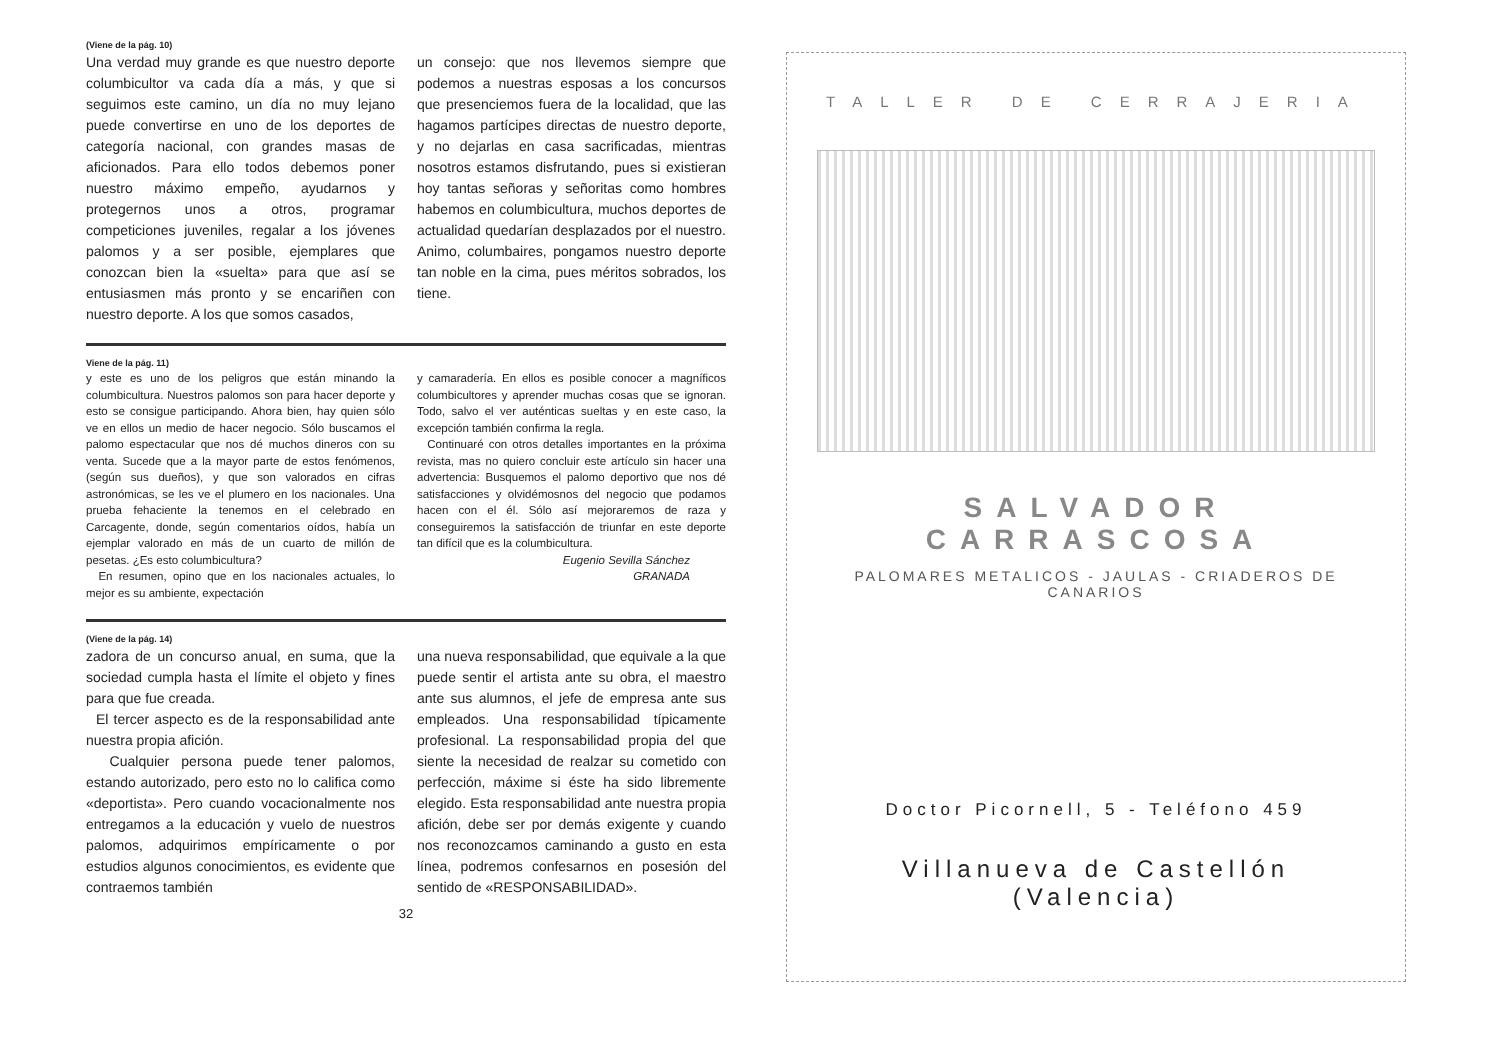(Viene de la pág. 10)
Una verdad muy grande es que nuestro deporte columbicultor va cada día a más, y que si seguimos este camino, un día no muy lejano puede convertirse en uno de los deportes de categoría nacional, con grandes masas de aficionados. Para ello todos debemos poner nuestro máximo empeño, ayudarnos y protegernos unos a otros, programar competiciones juveniles, regalar a los jóvenes palomos y a ser posible, ejemplares que conozcan bien la «suelta» para que así se entusiasmen más pronto y se encariñen con nuestro deporte. A los que somos casados,
un consejo: que nos llevemos siempre que podemos a nuestras esposas a los concursos que presenciemos fuera de la localidad, que las hagamos partícipes directas de nuestro deporte, y no dejarlas en casa sacrificadas, mientras nosotros estamos disfrutando, pues si existieran hoy tantas señoras y señoritas como hombres habemos en columbicultura, muchos deportes de actualidad quedarían desplazados por el nuestro. Animo, columbaires, pongamos nuestro deporte tan noble en la cima, pues méritos sobrados, los tiene.
Viene de la pág. 11)
y este es uno de los peligros que están minando la columbicultura. Nuestros palomos son para hacer deporte y esto se consigue participando. Ahora bien, hay quien sólo ve en ellos un medio de hacer negocio. Sólo buscamos el palomo espectacular que nos dé muchos dineros con su venta. Sucede que a la mayor parte de estos fenómenos, (según sus dueños), y que son valorados en cifras astronómicas, se les ve el plumero en los nacionales. Una prueba fehaciente la tenemos en el celebrado en Carcagente, donde, según comentarios oídos, había un ejemplar valorado en más de un cuarto de millón de pesetas. ¿Es esto columbicultura?
En resumen, opino que en los nacionales actuales, lo mejor es su ambiente, expectación
y camaradería. En ellos es posible conocer a magníficos columbicultores y aprender muchas cosas que se ignoran. Todo, salvo el ver auténticas sueltas y en este caso, la excepción también confirma la regla.
Continuaré con otros detalles importantes en la próxima revista, mas no quiero concluir este artículo sin hacer una advertencia: Busquemos el palomo deportivo que nos dé satisfacciones y olvidémosnos del negocio que podamos hacen con el él. Sólo así mejoraremos de raza y conseguiremos la satisfacción de triunfar en este deporte tan difícil que es la columbicultura.
Eugenio Sevilla Sánchez
GRANADA
(Viene de la pág. 14)
zadora de un concurso anual, en suma, que la sociedad cumpla hasta el límite el objeto y fines para que fue creada.
El tercer aspecto es de la responsabilidad ante nuestra propia afición.
Cualquier persona puede tener palomos, estando autorizado, pero esto no lo califica como «deportista». Pero cuando vocacionalmente nos entregamos a la educación y vuelo de nuestros palomos, adquirimos empíricamente o por estudios algunos conocimientos, es evidente que contraemos también
una nueva responsabilidad, que equivale a la que puede sentir el artista ante su obra, el maestro ante sus alumnos, el jefe de empresa ante sus empleados. Una responsabilidad típicamente profesional. La responsabilidad propia del que siente la necesidad de realzar su cometido con perfección, máxime si éste ha sido libremente elegido. Esta responsabilidad ante nuestra propia afición, debe ser por demás exigente y cuando nos reconozcamos caminando a gusto en esta línea, podremos confesarnos en posesión del sentido de «RESPONSABILIDAD».
32
TALLER DE CERRAJERIA
SALVADOR CARRASCOSA
PALOMARES METALICOS - JAULAS - CRIADEROS DE CANARIOS
Doctor Picornell, 5 - Teléfono 459
Villanueva de Castellón (Valencia)